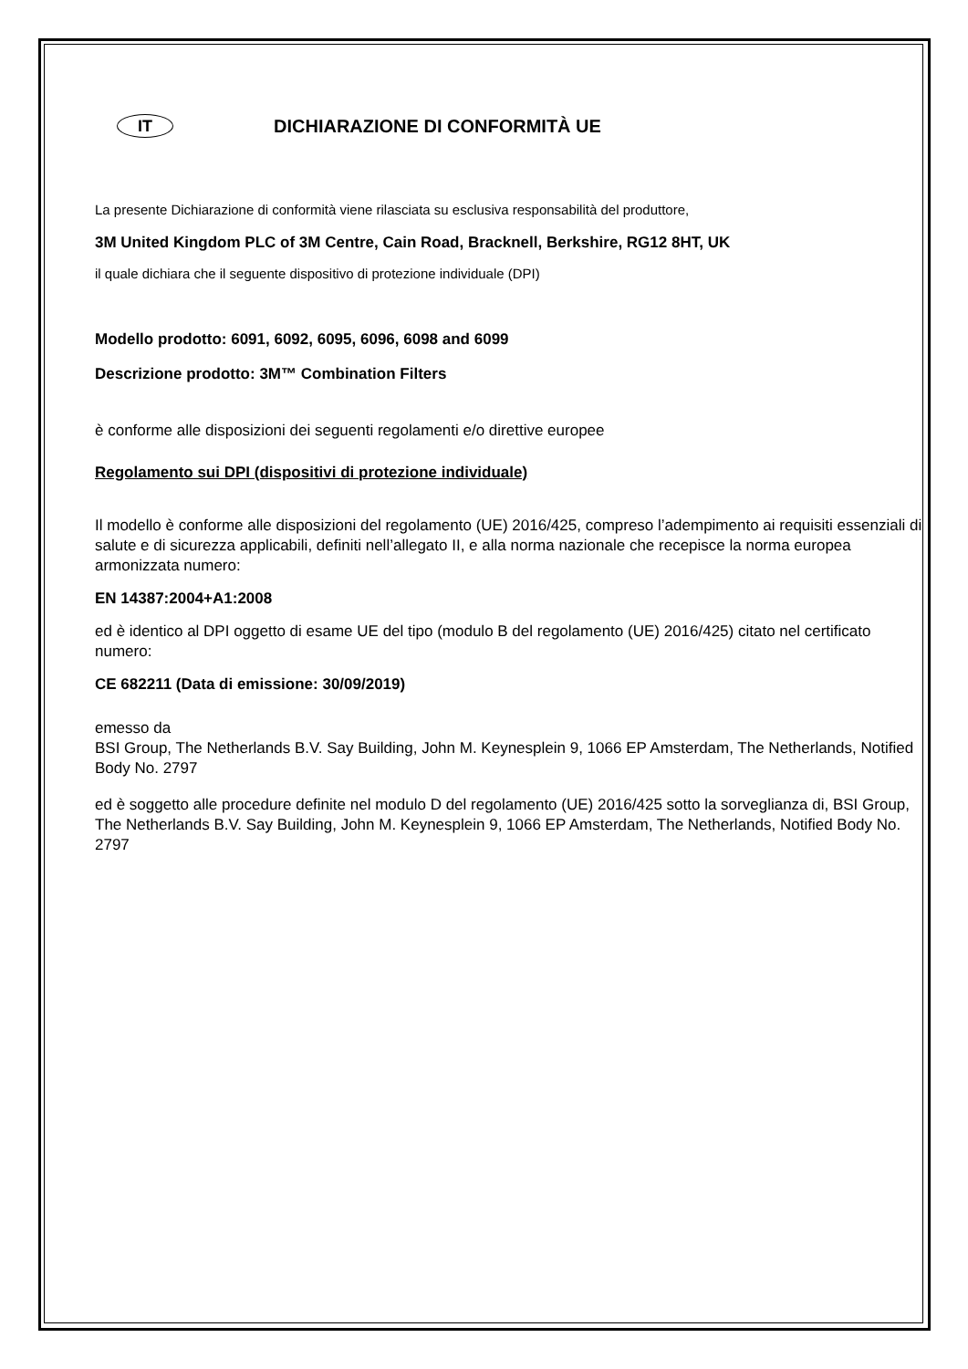IT
DICHIARAZIONE DI CONFORMITÀ UE
La presente Dichiarazione di conformità viene rilasciata su esclusiva responsabilità del produttore,
3M United Kingdom PLC of 3M Centre, Cain Road, Bracknell, Berkshire, RG12 8HT, UK
il quale dichiara che il seguente dispositivo di protezione individuale (DPI)
Modello prodotto: 6091, 6092, 6095, 6096, 6098 and 6099
Descrizione prodotto: 3M™ Combination Filters
è conforme alle disposizioni dei seguenti regolamenti e/o direttive europee
Regolamento sui DPI (dispositivi di protezione individuale)
Il modello è conforme alle disposizioni del regolamento (UE) 2016/425, compreso l’adempimento ai requisiti essenziali di salute e di sicurezza applicabili, definiti nell’allegato II, e alla norma nazionale che recepisce la norma europea armonizzata numero:
EN 14387:2004+A1:2008
ed è identico al DPI oggetto di esame UE del tipo (modulo B del regolamento (UE) 2016/425) citato nel certificato numero:
CE 682211 (Data di emissione: 30/09/2019)
emesso da
BSI Group, The Netherlands B.V. Say Building, John M. Keynesplein 9, 1066 EP Amsterdam, The Netherlands, Notified Body No. 2797
ed è soggetto alle procedure definite nel modulo D del regolamento (UE) 2016/425 sotto la sorveglianza di, BSI Group, The Netherlands B.V. Say Building, John M. Keynesplein 9, 1066 EP Amsterdam, The Netherlands, Notified Body No. 2797